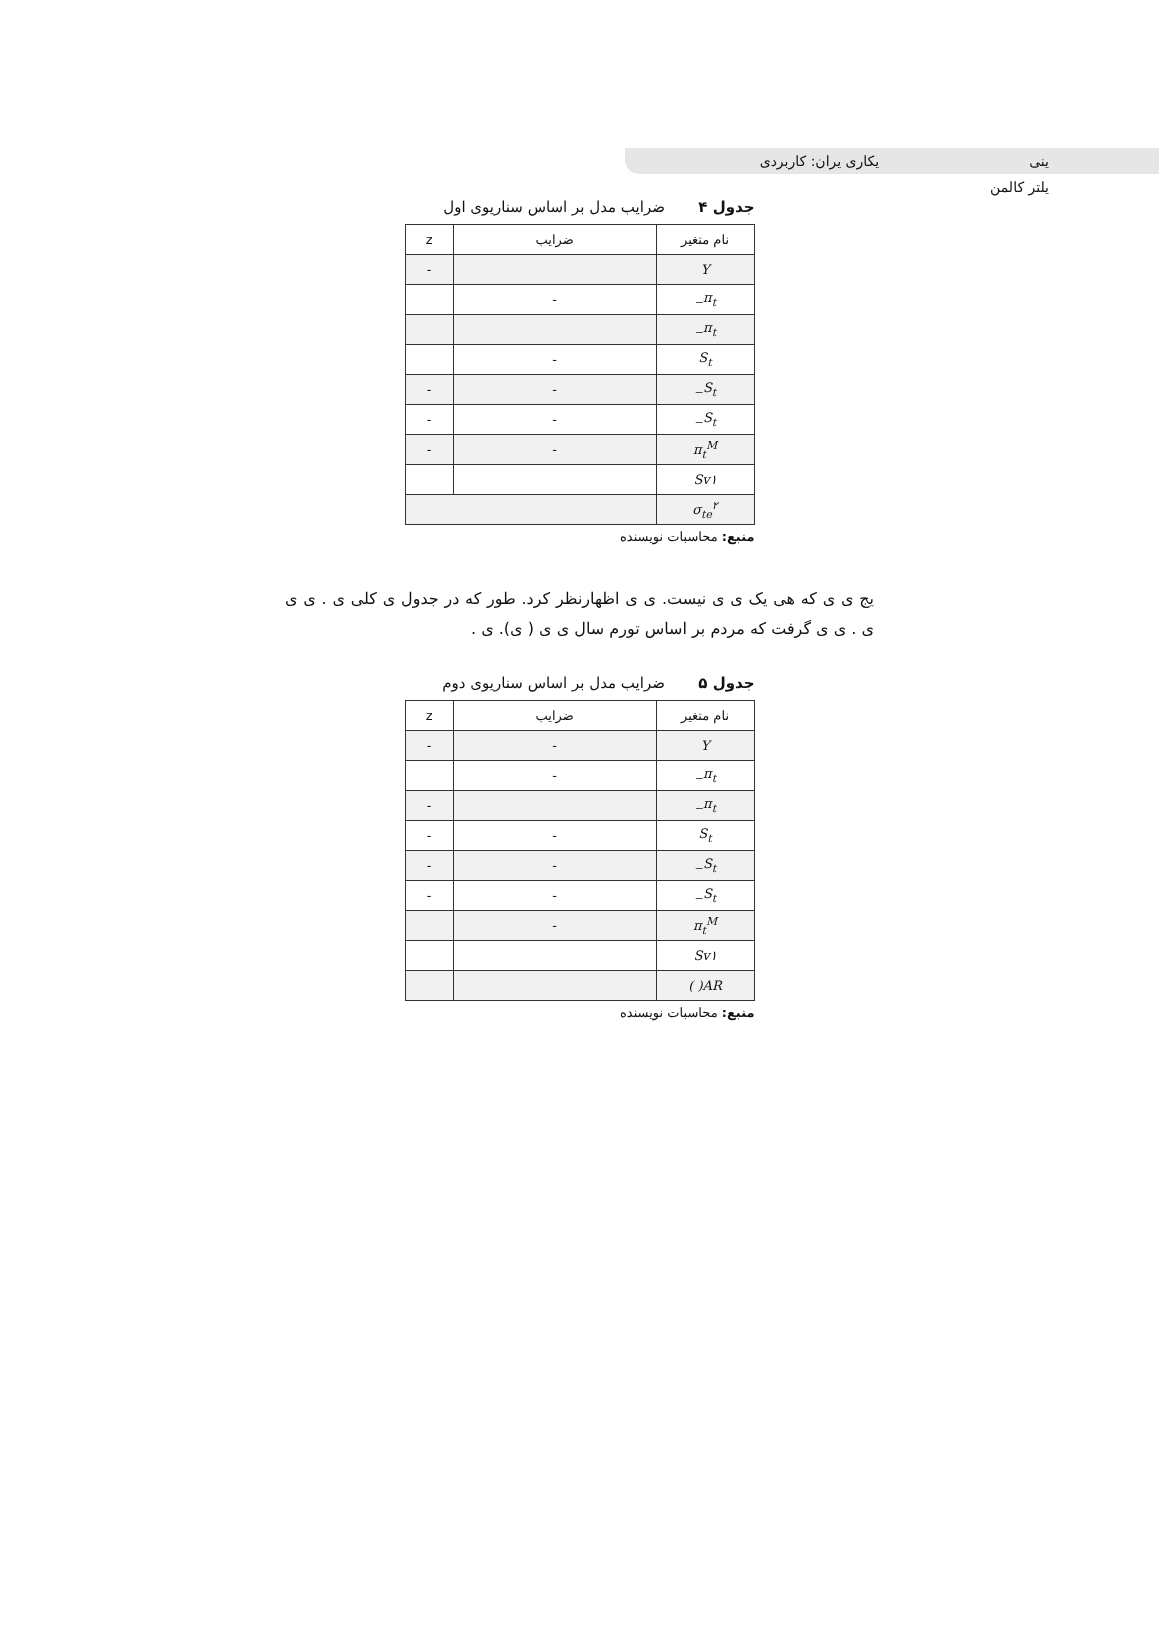ینی یکاری یران: کاربردی یلتر کالمن
جدول ۴ ضرایب مدل بر اساس سناریوی اول
| نام متغیر | ضرایب | z |
| Y | | - |
| π<sub>t−</sub> | - | |
| π<sub>t−</sub> | | |
| S<sub>t</sub> | - | |
| S<sub>t−</sub> | - | - |
| S<sub>t−</sub> | - | - |
| π<sub>t</sub><sup>M</sup> | - | - |
| Sv۱ | | |
| σ<sub>te</sub><sup>۲</sup> | | |
منبع: محاسبات نویسنده
یج ی ی که هی یک ی ی نیست. ی ی اظهارنظر کرد. طور که در جدول ی کلی ی . ی ی ی . ی ی گرفت که مردم بر اساس تورم سال ی ی ( ی). ی .
جدول ۵ ضرایب مدل بر اساس سناریوی دوم
| نام متغیر | ضرایب | z |
| Y | - | - |
| π<sub>t−</sub> | - | |
| π<sub>t−</sub> | | - |
| S<sub>t</sub> | - | - |
| S<sub>t−</sub> | - | - |
| S<sub>t−</sub> | - | - |
| π<sub>t</sub><sup>M</sup> | - | |
| Sv۱ | | |
| AR( ) | | |
منبع: محاسبات نویسنده